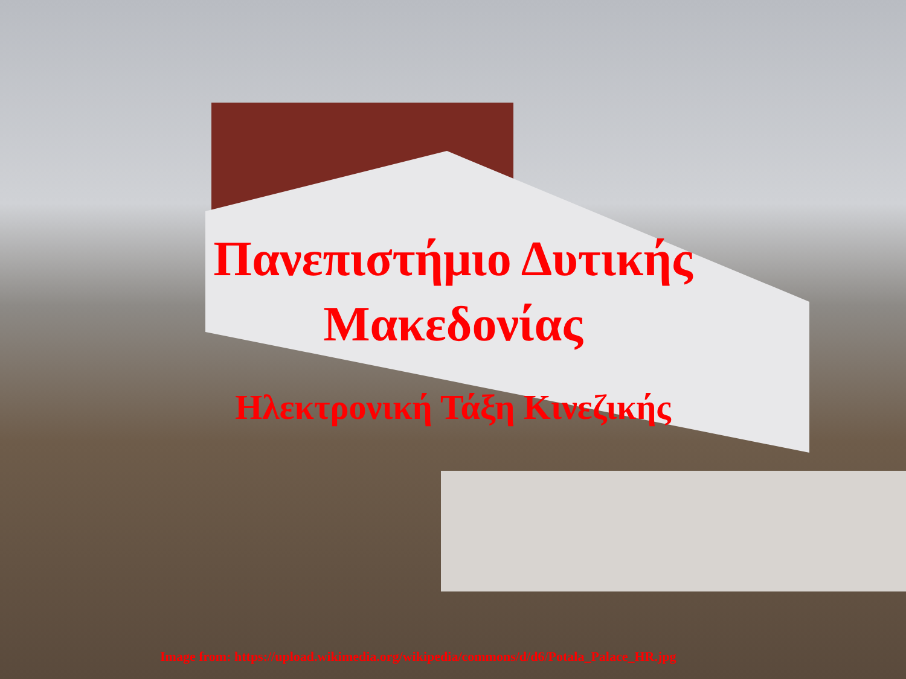Πανεπιστήμιο Δυτικής Μακεδονίας
Ηλεκτρονική Τάξη Κινεζικής
Image from: https://upload.wikimedia.org/wikipedia/commons/d/d6/Potala_Palace_HR.jpg